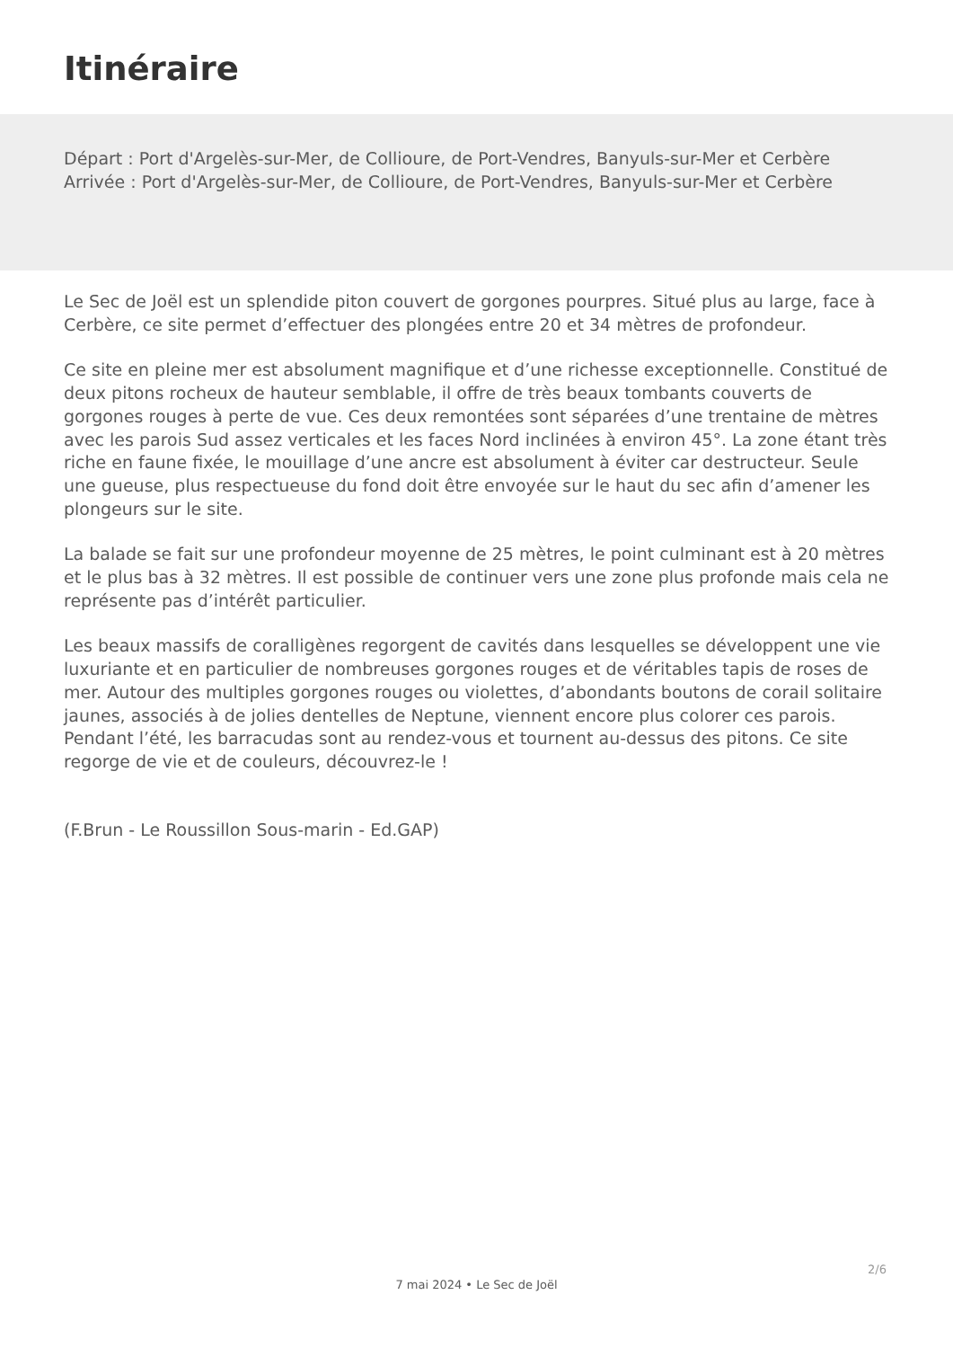Itinéraire
Départ : Port d'Argelès-sur-Mer, de Collioure, de Port-Vendres, Banyuls-sur-Mer et Cerbère
Arrivée : Port d'Argelès-sur-Mer, de Collioure, de Port-Vendres, Banyuls-sur-Mer et Cerbère
Le Sec de Joël est un splendide piton couvert de gorgones pourpres. Situé plus au large, face à Cerbère, ce site permet d’effectuer des plongées entre 20 et 34 mètres de profondeur.
Ce site en pleine mer est absolument magnifique et d’une richesse exceptionnelle. Constitué de deux pitons rocheux de hauteur semblable, il offre de très beaux tombants couverts de gorgones rouges à perte de vue. Ces deux remontées sont séparées d’une trentaine de mètres avec les parois Sud assez verticales et les faces Nord inclinées à environ 45°. La zone étant très riche en faune fixée, le mouillage d’une ancre est absolument à éviter car destructeur. Seule une gueuse, plus respectueuse du fond doit être envoyée sur le haut du sec afin d’amener les plongeurs sur le site.
La balade se fait sur une profondeur moyenne de 25 mètres, le point culminant est à 20 mètres et le plus bas à 32 mètres. Il est possible de continuer vers une zone plus profonde mais cela ne représente pas d’intérêt particulier.
Les beaux massifs de coralligènes regorgent de cavités dans lesquelles se développent une vie luxuriante et en particulier de nombreuses gorgones rouges et de véritables tapis de roses de mer. Autour des multiples gorgones rouges ou violettes, d’abondants boutons de corail solitaire jaunes, associés à de jolies dentelles de Neptune, viennent encore plus colorer ces parois. Pendant l’été, les barracudas sont au rendez-vous et tournent au-dessus des pitons. Ce site regorge de vie et de couleurs, découvrez-le !
(F.Brun - Le Roussillon Sous-marin - Ed.GAP)
2/6
7 mai 2024 • Le Sec de Joël